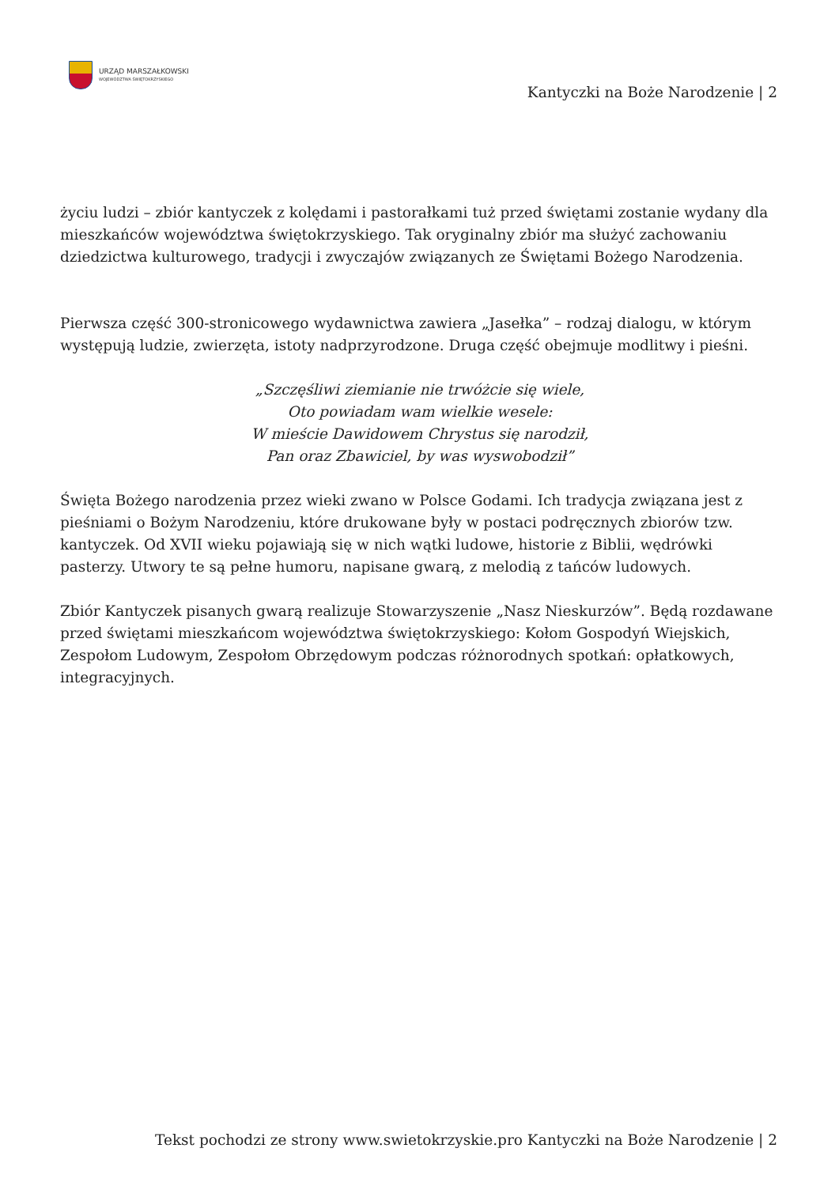URZĄD MARSZAŁKOWSKI
WOJEWÓDZTWA ŚWIĘTOKRZYSKIEGO
Kantyczki na Boże Narodzenie | 2
życiu ludzi – zbiór kantyczek z kolędami i pastorałkami tuż przed świętami zostanie wydany dla mieszkańców województwa świętokrzyskiego. Tak oryginalny zbiór ma służyć zachowaniu dziedzictwa kulturowego, tradycji i zwyczajów związanych ze Świętami Bożego Narodzenia.
Pierwsza część 300-stronicowego wydawnictwa zawiera „Jasełka” – rodzaj dialogu, w którym występują ludzie, zwierzęta, istoty nadprzyrodzone. Druga część obejmuje modlitwy i pieśni.
„Szczęśliwi ziemianie nie trwóżcie się wiele,
Oto powiadam wam wielkie wesele:
W mieście Dawidowem Chrystus się narodził,
Pan oraz Zbawiciel, by was wyswobodził”
Święta Bożego narodzenia przez wieki zwano w Polsce Godami. Ich tradycja związana jest z pieśniami o Bożym Narodzeniu, które drukowane były w postaci podręcznych zbiorów tzw. kantyczek. Od XVII wieku pojawiają się w nich wątki ludowe, historie z Biblii, wędrówki pasterzy. Utwory te są pełne humoru, napisane gwarą, z melodią z tańców ludowych.
Zbiór Kantyczek pisanych gwarą realizuje Stowarzyszenie „Nasz Nieskurzów”. Będą rozdawane przed świętami mieszkańcom województwa świętokrzyskiego: Kołom Gospodyń Wiejskich, Zespołom Ludowym, Zespołom Obrzędowym podczas różnorodnych spotkań: opłatkowych, integracyjnych.
Tekst pochodzi ze strony www.swietokrzyskie.pro Kantyczki na Boże Narodzenie | 2